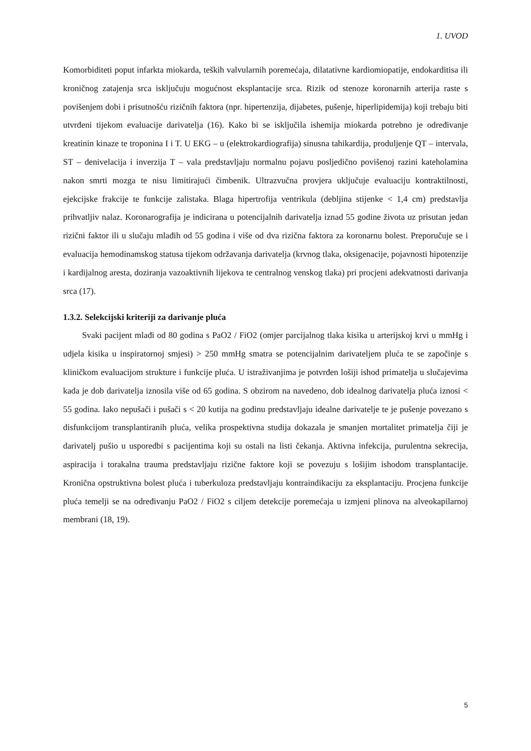1. UVOD
Komorbiditeti poput infarkta miokarda, teških valvularnih poremećaja, dilatativne kardiomiopatije, endokarditisa ili kroničnog zatajenja srca isključuju mogućnost eksplantacije srca. Rizik od stenoze koronarnih arterija raste s povišenjem dobi i prisutnošću rizičnih faktora (npr. hipertenzija, dijabetes, pušenje, hiperlipidemija) koji trebaju biti utvrđeni tijekom evaluacije darivatelja (16). Kako bi se isključila ishemija miokarda potrebno je određivanje kreatinin kinaze te troponina I i T. U EKG – u (elektrokardiografija) sinusna tahikardija, produljenje QT – intervala, ST – denivelacija i inverzija T – vala predstavljaju normalnu pojavu posljedično povišenoj razini kateholamina nakon smrti mozga te nisu limitirajući čimbenik. Ultrazvučna provjera uključuje evaluaciju kontraktilnosti, ejekcijske frakcije te funkcije zalistaka. Blaga hipertrofija ventrikula (debljina stijenke < 1,4 cm) predstavlja prihvatljiv nalaz. Koronarografija je indicirana u potencijalnih darivatelja iznad 55 godine života uz prisutan jedan rizični faktor ili u slučaju mlađih od 55 godina i više od dva rizična faktora za koronarnu bolest. Preporučuje se i evaluacija hemodinamskog statusa tijekom održavanja darivatelja (krvnog tlaka, oksigenacije, pojavnosti hipotenzije i kardijalnog aresta, doziranja vazoaktivnih lijekova te centralnog venskog tlaka) pri procjeni adekvatnosti darivanja srca (17).
1.3.2. Selekcijski kriteriji za darivanje pluća
Svaki pacijent mlađi od 80 godina s PaO2 / FiO2 (omjer parcijalnog tlaka kisika u arterijskoj krvi u mmHg i udjela kisika u inspiratornoj smjesi) > 250 mmHg smatra se potencijalnim darivateljem pluća te se započinje s kliničkom evaluacijom strukture i funkcije pluća. U istraživanjima je potvrđen lošiji ishod primatelja u slučajevima kada je dob darivatelja iznosila više od 65 godina. S obzirom na navedeno, dob idealnog darivatelja pluća iznosi < 55 godina. Iako nepušači i pušači s < 20 kutija na godinu predstavljaju idealne darivatelje te je pušenje povezano s disfunkcijom transplantiranih pluća, velika prospektivna studija dokazala je smanjen mortalitet primatelja čiji je darivatelj pušio u usporedbi s pacijentima koji su ostali na listi čekanja. Aktivna infekcija, purulentna sekrecija, aspiracija i torakalna trauma predstavljaju rizične faktore koji se povezuju s lošijim ishodom transplantacije. Kronična opstruktivna bolest pluća i tuberkuloza predstavljaju kontraindikaciju za eksplantaciju. Procjena funkcije pluća temelji se na određivanju PaO2 / FiO2 s ciljem detekcije poremećaja u izmjeni plinova na alveokapilarnoj membrani (18, 19).
5